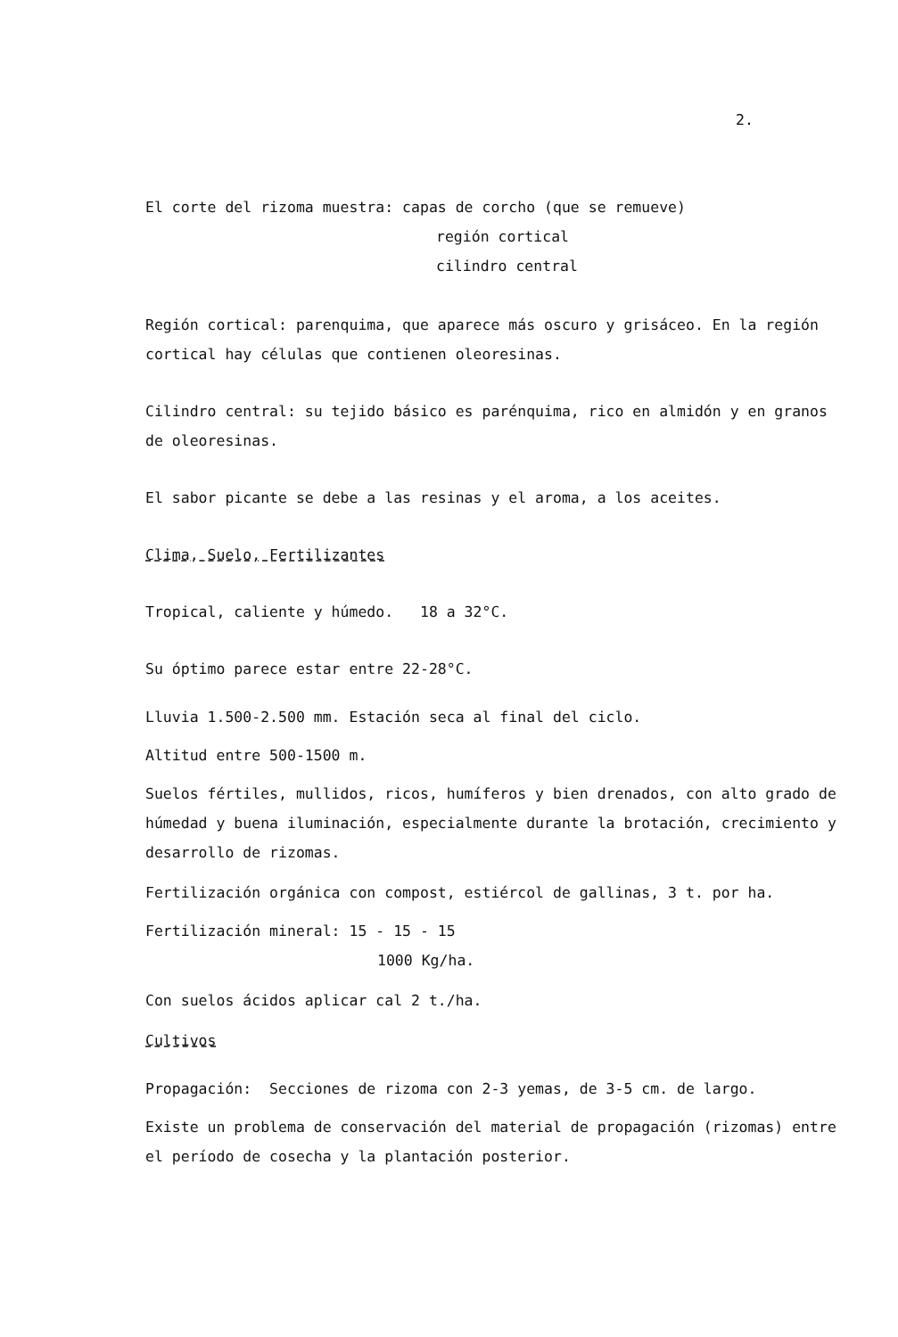2.
El corte del rizoma muestra: capas de corcho (que se remueve)
región cortical
cilindro central
Región cortical: parenquima, que aparece más oscuro y grisáceo. En la región cortical hay células que contienen oleoresinas.
Cilindro central: su tejido básico es parénquima, rico en almidón y en granos de oleoresinas.
El sabor picante se debe a las resinas y el aroma, a los aceites.
Clima, Suelo, Fertilizantes
Tropical, caliente y húmedo. 18 a 32°C.
Su óptimo parece estar entre 22-28°C.
Lluvia 1.500-2.500 mm. Estación seca al final del ciclo.
Altitud entre 500-1500 m.
Suelos fértiles, mullidos, ricos, humíferos y bien drenados, con alto grado de húmedad y buena iluminación, especialmente durante la brotación, crecimiento y desarrollo de rizomas.
Fertilización orgánica con compost, estiércol de gallinas, 3 t. por ha.
Fertilización mineral: 15 - 15 - 15
1000 Kg/ha.
Con suelos ácidos aplicar cal 2 t./ha.
Cultivos
Propagación: Secciones de rizoma con 2-3 yemas, de 3-5 cm. de largo.
Existe un problema de conservación del material de propagación (rizomas) entre el período de cosecha y la plantación posterior.